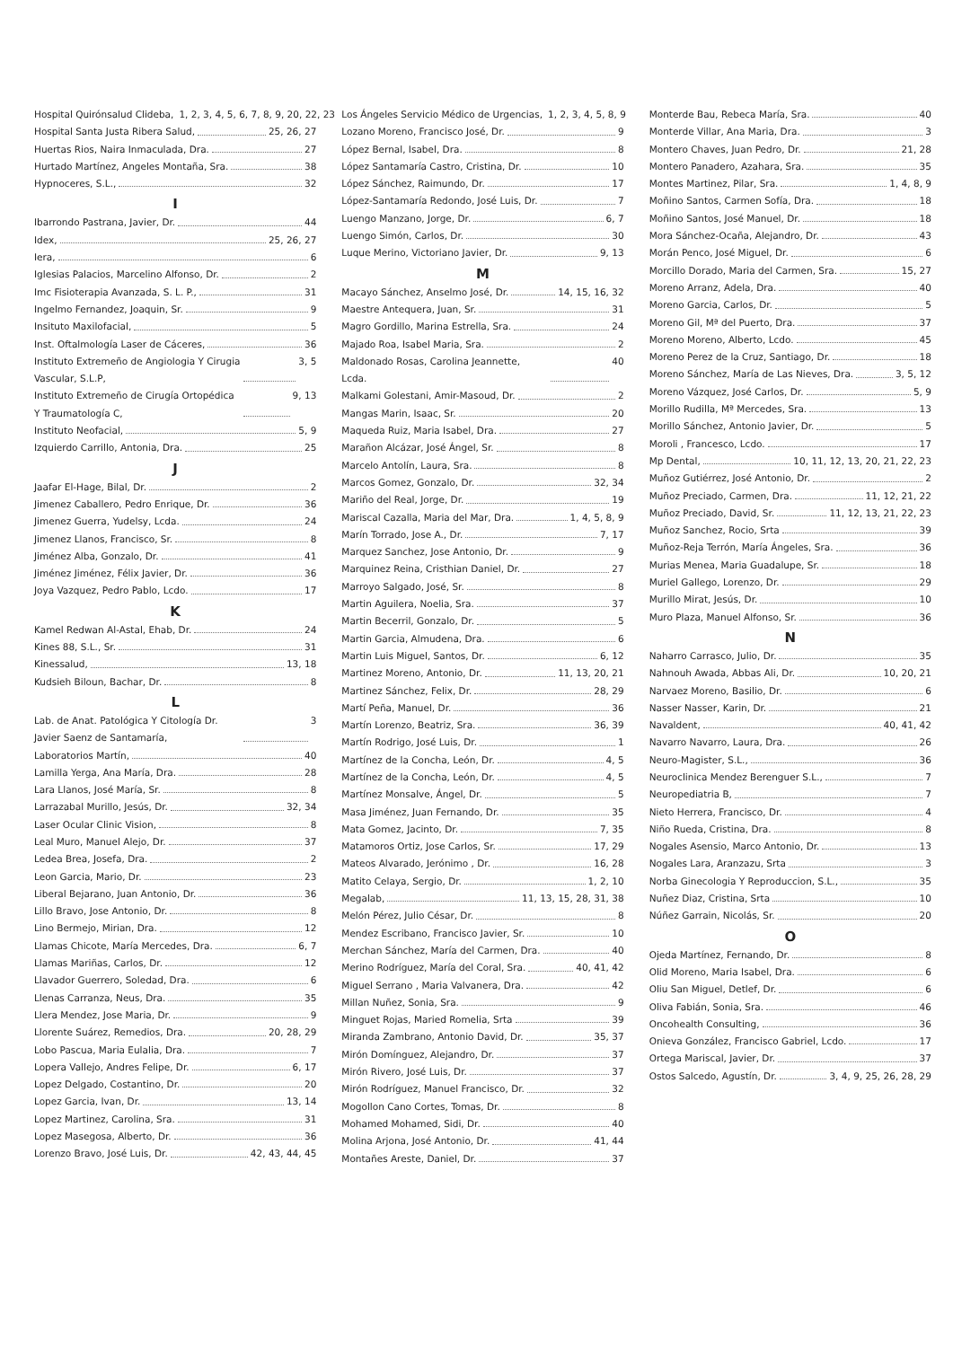Hospital Quirónsalud Clideba, 1, 2, 3, 4, 5, 6, 7, 8, 9, 20, 22, 23
Hospital Santa Justa Ribera Salud, 25, 26, 27
Huertas Rios, Naira Inmaculada, Dra. 27
Hurtado Martínez, Angeles Montaña, Sra. 38
Hypnoceres, S.L., 32
I
Ibarrondo Pastrana, Javier, Dr. 44
Idex, 25, 26, 27
Iera, 6
Iglesias Palacios, Marcelino Alfonso, Dr. 2
Imc Fisioterapia Avanzada, S. L. P., 31
Ingelmo Fernandez, Joaquin, Sr. 9
Insituto Maxilofacial, 5
Inst. Oftalmología Laser de Cáceres, 36
Instituto Extremeño de Angiologia Y Cirugia Vascular, S.L.P, 3, 5
Instituto Extremeño de Cirugía Ortopédica Y Traumatología C, 9, 13
Instituto Neofacial, 5, 9
Izquierdo Carrillo, Antonia, Dra. 25
J
Jaafar El-Hage, Bilal, Dr. 2
Jimenez Caballero, Pedro Enrique, Dr. 36
Jimenez Guerra, Yudelsy, Lcda. 24
Jimenez Llanos, Francisco, Sr. 8
Jiménez Alba, Gonzalo, Dr. 41
Jiménez Jiménez, Félix Javier, Dr. 36
Joya Vazquez, Pedro Pablo, Lcdo. 17
K
Kamel Redwan Al-Astal, Ehab, Dr. 24
Kines 88, S.L., Sr. 31
Kinessalud, 13, 18
Kudsieh Biloun, Bachar, Dr. 8
L
Lab. de Anat. Patológica Y Citología Dr. Javier Saenz de Santamaría, 3
Laboratorios Martín, 40
Lamilla Yerga, Ana María, Dra. 28
Lara Llanos, José María, Sr. 8
Larrazabal Murillo, Jesús, Dr. 32, 34
Laser Ocular Clinic Vision, 8
Leal Muro, Manuel Alejo, Dr. 37
Ledea Brea, Josefa, Dra. 2
Leon Garcia, Mario, Dr. 23
Liberal Bejarano, Juan Antonio, Dr. 36
Lillo Bravo, Jose Antonio, Dr. 8
Lino Bermejo, Mirian, Dra. 12
Llamas Chicote, María Mercedes, Dra. 6, 7
Llamas Mariñas, Carlos, Dr. 12
Llavador Guerrero, Soledad, Dra. 6
Llenas Carranza, Neus, Dra. 35
Llera Mendez, Jose Maria, Dr. 9
Llorente Suárez, Remedios, Dra. 20, 28, 29
Lobo Pascua, Maria Eulalia, Dra. 7
Lopera Vallejo, Andres Felipe, Dr. 6, 17
Lopez Delgado, Costantino, Dr. 20
Lopez Garcia, Ivan, Dr. 13, 14
Lopez Martinez, Carolina, Sra. 31
Lopez Masegosa, Alberto, Dr. 36
Lorenzo Bravo, José Luis, Dr. 42, 43, 44, 45
Los Ángeles Servicio Médico de Urgencias, 1, 2, 3, 4, 5, 8, 9
Lozano Moreno, Francisco José, Dr. 9
López Bernal, Isabel, Dra. 8
López Santamaría Castro, Cristina, Dr. 10
López Sánchez, Raimundo, Dr. 17
López-Santamaría Redondo, José Luis, Dr. 7
Luengo Manzano, Jorge, Dr. 6, 7
Luengo Simón, Carlos, Dr. 30
Luque Merino, Victoriano Javier, Dr. 9, 13
M
Macayo Sánchez, Anselmo José, Dr. 14, 15, 16, 32
Maestre Antequera, Juan, Sr. 31
Magro Gordillo, Marina Estrella, Sra. 24
Majado Roa, Isabel Maria, Sra. 2
Maldonado Rosas, Carolina Jeannette, Lcda. 40
Malkami Golestani, Amir-Masoud, Dr. 2
Mangas Marin, Isaac, Sr. 20
Maqueda Ruiz, Maria Isabel, Dra. 27
Marañon Alcázar, José Ángel, Sr. 8
Marcelo Antolín, Laura, Sra. 8
Marcos Gomez, Gonzalo, Dr. 32, 34
Mariño del Real, Jorge, Dr. 19
Mariscal Cazalla, Maria del Mar, Dra. 1, 4, 5, 8, 9
Marín Torrado, Jose A., Dr. 7, 17
Marquez Sanchez, Jose Antonio, Dr. 9
Marquinez Reina, Cristhian Daniel, Dr. 27
Marroyo Salgado, José, Sr. 8
Martin Aguilera, Noelia, Sra. 37
Martin Becerril, Gonzalo, Dr. 5
Martin Garcia, Almudena, Dra. 6
Martin Luis Miguel, Santos, Dr. 6, 12
Martinez Moreno, Antonio, Dr. 11, 13, 20, 21
Martinez Sánchez, Felix, Dr. 28, 29
Martí Peña, Manuel, Dr. 36
Martín Lorenzo, Beatriz, Sra. 36, 39
Martín Rodrigo, José Luis, Dr. 1
Martínez de la Concha, León, Dr. 4, 5
Martínez de la Concha, León, Dr. 4, 5
Martínez Monsalve, Ángel, Dr. 5
Masa Jiménez, Juan Fernando, Dr. 35
Mata Gomez, Jacinto, Dr. 7, 35
Matamoros Ortiz, Jose Carlos, Sr. 17, 29
Mateos Alvarado, Jerónimo , Dr. 16, 28
Matito Celaya, Sergio, Dr. 1, 2, 10
Megalab, 11, 13, 15, 28, 31, 38
Melón Pérez, Julio César, Dr. 8
Mendez Escribano, Francisco Javier, Sr. 10
Merchan Sánchez, María del Carmen, Dra. 40
Merino Rodríguez, María del Coral, Sra. 40, 41, 42
Miguel Serrano , Maria Valvanera, Dra. 42
Millan Nuñez, Sonia, Sra. 9
Minguet Rojas, Maried Romelia, Srta 39
Miranda Zambrano, Antonio David, Dr. 35, 37
Mirón Domínguez, Alejandro, Dr. 37
Mirón Rivero, José Luis, Dr. 37
Mirón Rodríguez, Manuel Francisco, Dr. 32
Mogollon Cano Cortes, Tomas, Dr. 8
Mohamed Mohamed, Sidi, Dr. 40
Molina Arjona, José Antonio, Dr. 41, 44
Montañes Areste, Daniel, Dr. 37
Monterde Bau, Rebeca María, Sra. 40
Monterde Villar, Ana Maria, Dra. 3
Montero Chaves, Juan Pedro, Dr. 21, 28
Montero Panadero, Azahara, Sra. 35
Montes Martinez, Pilar, Sra. 1, 4, 8, 9
Moñino Santos, Carmen Sofía, Dra. 18
Moñino Santos, José Manuel, Dr. 18
Mora Sánchez-Ocaña, Alejandro, Dr. 43
Morán Penco, José Miguel, Dr. 6
Morcillo Dorado, Maria del Carmen, Sra. 15, 27
Moreno Arranz, Adela, Dra. 40
Moreno Garcia, Carlos, Dr. 5
Moreno Gil, Mª del Puerto, Dra. 37
Moreno Moreno, Alberto, Lcdo. 45
Moreno Perez de la Cruz, Santiago, Dr. 18
Moreno Sánchez, María de Las Nieves, Dra. 3, 5, 12
Moreno Vázquez, José Carlos, Dr. 5, 9
Morillo Rudilla, Mª Mercedes, Sra. 13
Morillo Sánchez, Antonio Javier, Dr. 5
Moroli , Francesco, Lcdo. 17
Mp Dental, 10, 11, 12, 13, 20, 21, 22, 23
Muñoz Gutiérrez, José Antonio, Dr. 2
Muñoz Preciado, Carmen, Dra. 11, 12, 21, 22
Muñoz Preciado, David, Sr. 11, 12, 13, 21, 22, 23
Muñoz Sanchez, Rocio, Srta 39
Muñoz-Reja Terrón, María Ángeles, Sra. 36
Murias Menea, Maria Guadalupe, Sr. 18
Muriel Gallego, Lorenzo, Dr. 29
Murillo Mirat, Jesús, Dr. 10
Muro Plaza, Manuel Alfonso, Sr. 36
N
Naharro Carrasco, Julio, Dr. 35
Nahnouh Awada, Abbas Ali, Dr. 10, 20, 21
Narvaez Moreno, Basilio, Dr. 6
Nasser Nasser, Karin, Dr. 21
Navaldent, 40, 41, 42
Navarro Navarro, Laura, Dra. 26
Neuro-Magister, S.L., 36
Neuroclinica Mendez Berenguer S.L., 7
Neuropediatria B, 7
Nieto Herrera, Francisco, Dr. 4
Niño Rueda, Cristina, Dra. 8
Nogales Asensio, Marco Antonio, Dr. 13
Nogales Lara, Aranzazu, Srta 3
Norba Ginecologia Y Reproduccion, S.L., 35
Nuñez Diaz, Cristina, Srta 10
Núñez Garrain, Nicolás, Sr. 20
O
Ojeda Martínez, Fernando, Dr. 8
Olid Moreno, Maria Isabel, Dra. 6
Oliu San Miguel, Detlef, Dr. 6
Oliva Fabián, Sonia, Sra. 46
Oncohealth Consulting, 36
Onieva González, Francisco Gabriel, Lcdo. 17
Ortega Mariscal, Javier, Dr. 37
Ostos Salcedo, Agustín, Dr. 3, 4, 9, 25, 26, 28, 29